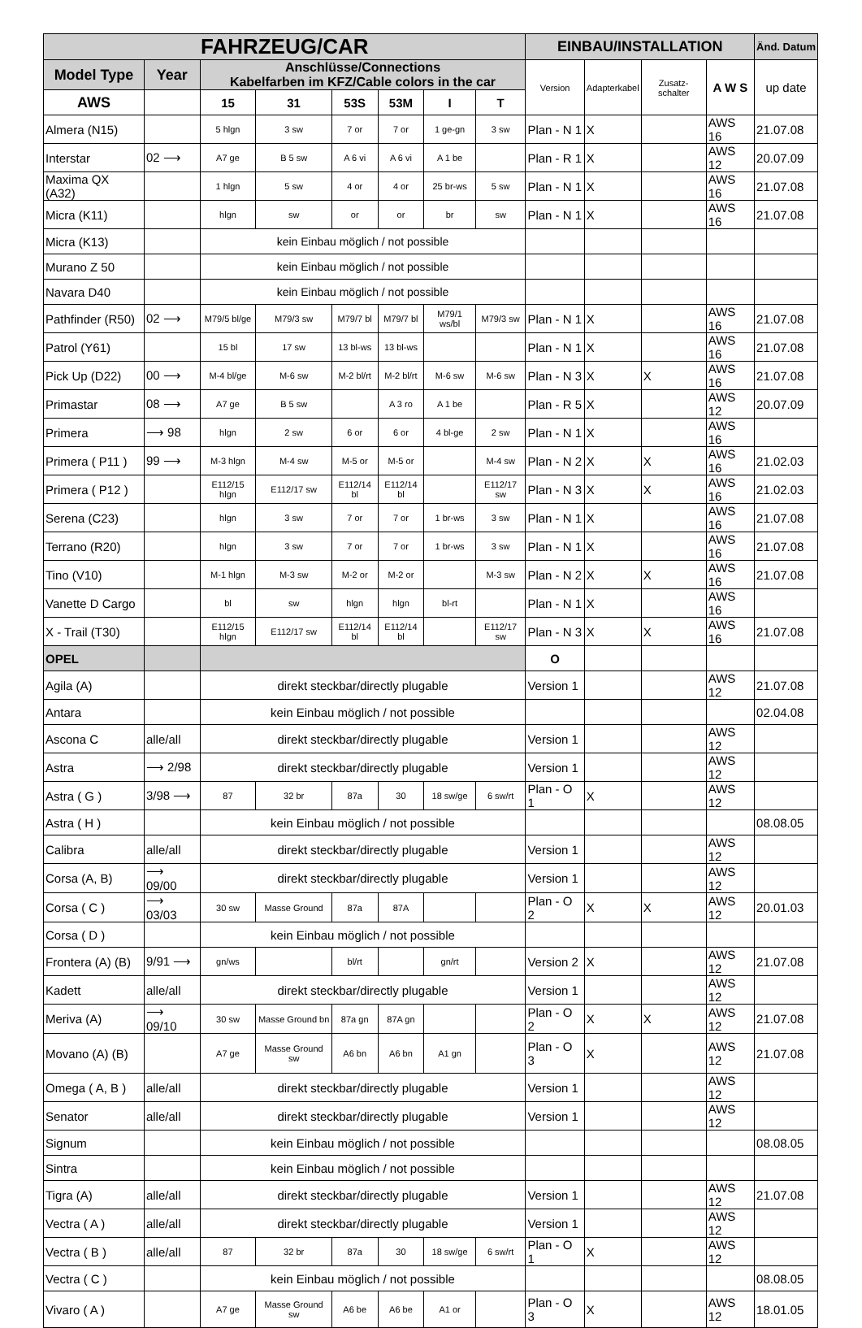| FAHRZEUG/CAR | | | | | | | | EINBAU/INSTALLATION | | | | Änd. Datum |
| --- | --- | --- | --- | --- | --- | --- | --- | --- | --- | --- | --- | --- |
| Model Type | Year | Anschlüsse/Connections Kabelfarben im KFZ/Cable colors in the car | | | | | | Version | Adapterkabel | Zusatz-schalter | A W S | up date |
| AWS | | 15 | 31 | 53S | 53M | I | T | | | | | |
| Almera (N15) | | 5 hlgn | 3 sw | 7 or | 7 or | 1 ge-gn | 3 sw | Plan - N 1 | X | | AWS 16 | 21.07.08 |
| Interstar | 02 ⟶ | A7 ge | B 5 sw | A 6 vi | A 6 vi | A 1 be | | Plan - R 1 | X | | AWS 12 | 20.07.09 |
| Maxima QX (A32) | | 1 hlgn | 5 sw | 4 or | 4 or | 25 br-ws | 5 sw | Plan - N 1 | X | | AWS 16 | 21.07.08 |
| Micra (K11) | | hlgn | sw | or | or | br | sw | Plan - N 1 | X | | AWS 16 | 21.07.08 |
| Micra (K13) | | kein Einbau möglich / not possible | | | | | | | | | | |
| Murano Z 50 | | kein Einbau möglich / not possible | | | | | | | | | | |
| Navara D40 | | kein Einbau möglich / not possible | | | | | | | | | | |
| Pathfinder (R50) | 02 ⟶ | M79/5 bl/ge | M79/3 sw | M79/7 bl | M79/7 bl | M79/1 ws/bl | M79/3 sw | Plan - N 1 | X | | AWS 16 | 21.07.08 |
| Patrol (Y61) | | 15 bl | 17 sw | 13 bl-ws | 13 bl-ws | | | Plan - N 1 | X | | AWS 16 | 21.07.08 |
| Pick Up (D22) | 00 ⟶ | M-4 bl/ge | M-6 sw | M-2 bl/rt | M-2 bl/rt | M-6 sw | M-6 sw | Plan - N 3 | X | X | AWS 16 | 21.07.08 |
| Primastar | 08 ⟶ | A7 ge | B 5 sw | | A 3 ro | A 1 be | | Plan - R 5 | X | | AWS 12 | 20.07.09 |
| Primera | ⟶ 98 | hlgn | 2 sw | 6 or | 6 or | 4 bl-ge | 2 sw | Plan - N 1 | X | | AWS 16 | |
| Primera ( P11 ) | 99 ⟶ | M-3 hlgn | M-4 sw | M-5 or | M-5 or | | M-4 sw | Plan - N 2 | X | X | AWS 16 | 21.02.03 |
| Primera ( P12 ) | | E112/15 hlgn | E112/17 sw | E112/14 bl | E112/14 bl | | E112/17 sw | Plan - N 3 | X | X | AWS 16 | 21.02.03 |
| Serena (C23) | | hlgn | 3 sw | 7 or | 7 or | 1 br-ws | 3 sw | Plan - N 1 | X | | AWS 16 | 21.07.08 |
| Terrano (R20) | | hlgn | 3 sw | 7 or | 7 or | 1 br-ws | 3 sw | Plan - N 1 | X | | AWS 16 | 21.07.08 |
| Tino (V10) | | M-1 hlgn | M-3 sw | M-2 or | M-2 or | | M-3 sw | Plan - N 2 | X | X | AWS 16 | 21.07.08 |
| Vanette D Cargo | | bl | sw | hlgn | hlgn | bl-rt | | Plan - N 1 | X | | AWS 16 | |
| X - Trail (T30) | | E112/15 hlgn | E112/17 sw | E112/14 bl | E112/14 bl | | E112/17 sw | Plan - N 3 | X | X | AWS 16 | 21.07.08 |
| OPEL | | | | | | | | O | | | | |
| Agila (A) | | direkt steckbar/directly plugable | | | | | | Version 1 | | | AWS 12 | 21.07.08 |
| Antara | | kein Einbau möglich / not possible | | | | | | | | | | 02.04.08 |
| Ascona C | alle/all | direkt steckbar/directly plugable | | | | | | Version 1 | | | AWS 12 | |
| Astra | ⟶ 2/98 | direkt steckbar/directly plugable | | | | | | Version 1 | | | AWS 12 | |
| Astra ( G ) | 3/98 ⟶ | 87 | 32 br | 87a | 30 | 18 sw/ge | 6 sw/rt | Plan - O 1 | X | | AWS 12 | |
| Astra ( H ) | | kein Einbau möglich / not possible | | | | | | | | | | 08.08.05 |
| Calibra | alle/all | direkt steckbar/directly plugable | | | | | | Version 1 | | | AWS 12 | |
| Corsa (A, B) | ⟶ 09/00 | direkt steckbar/directly plugable | | | | | | Version 1 | | | AWS 12 | |
| Corsa ( C ) | ⟶ 03/03 | 30 sw | Masse Ground | 87a | 87A | | | Plan - O 2 | X | X | AWS 12 | 20.01.03 |
| Corsa ( D ) | | kein Einbau möglich / not possible | | | | | | | | | | |
| Frontera (A) (B) | 9/91 ⟶ | gn/ws | | bl/rt | | gn/rt | | Version 2 | X | | AWS 12 | 21.07.08 |
| Kadett | alle/all | direkt steckbar/directly plugable | | | | | | Version 1 | | | AWS 12 | |
| Meriva (A) | ⟶ 09/10 | 30 sw | Masse Ground bn | 87a gn | 87A gn | | | Plan - O 2 | X | X | AWS 12 | 21.07.08 |
| Movano (A) (B) | | A7 ge | Masse Ground sw | A6 bn | A6 bn | A1 gn | | Plan - O 3 | X | | AWS 12 | 21.07.08 |
| Omega ( A, B ) | alle/all | direkt steckbar/directly plugable | | | | | | Version 1 | | | AWS 12 | |
| Senator | alle/all | direkt steckbar/directly plugable | | | | | | Version 1 | | | AWS 12 | |
| Signum | | kein Einbau möglich / not possible | | | | | | | | | | 08.08.05 |
| Sintra | | kein Einbau möglich / not possible | | | | | | | | | | |
| Tigra (A) | alle/all | direkt steckbar/directly plugable | | | | | | Version 1 | | | AWS 12 | 21.07.08 |
| Vectra ( A ) | alle/all | direkt steckbar/directly plugable | | | | | | Version 1 | | | AWS 12 | |
| Vectra ( B ) | alle/all | 87 | 32 br | 87a | 30 | 18 sw/ge | 6 sw/rt | Plan - O 1 | X | | AWS 12 | |
| Vectra ( C ) | | kein Einbau möglich / not possible | | | | | | | | | | 08.08.05 |
| Vivaro ( A ) | | A7 ge | Masse Ground sw | A6 be | A6 be | A1 or | | Plan - O 3 | X | | AWS 12 | 18.01.05 |